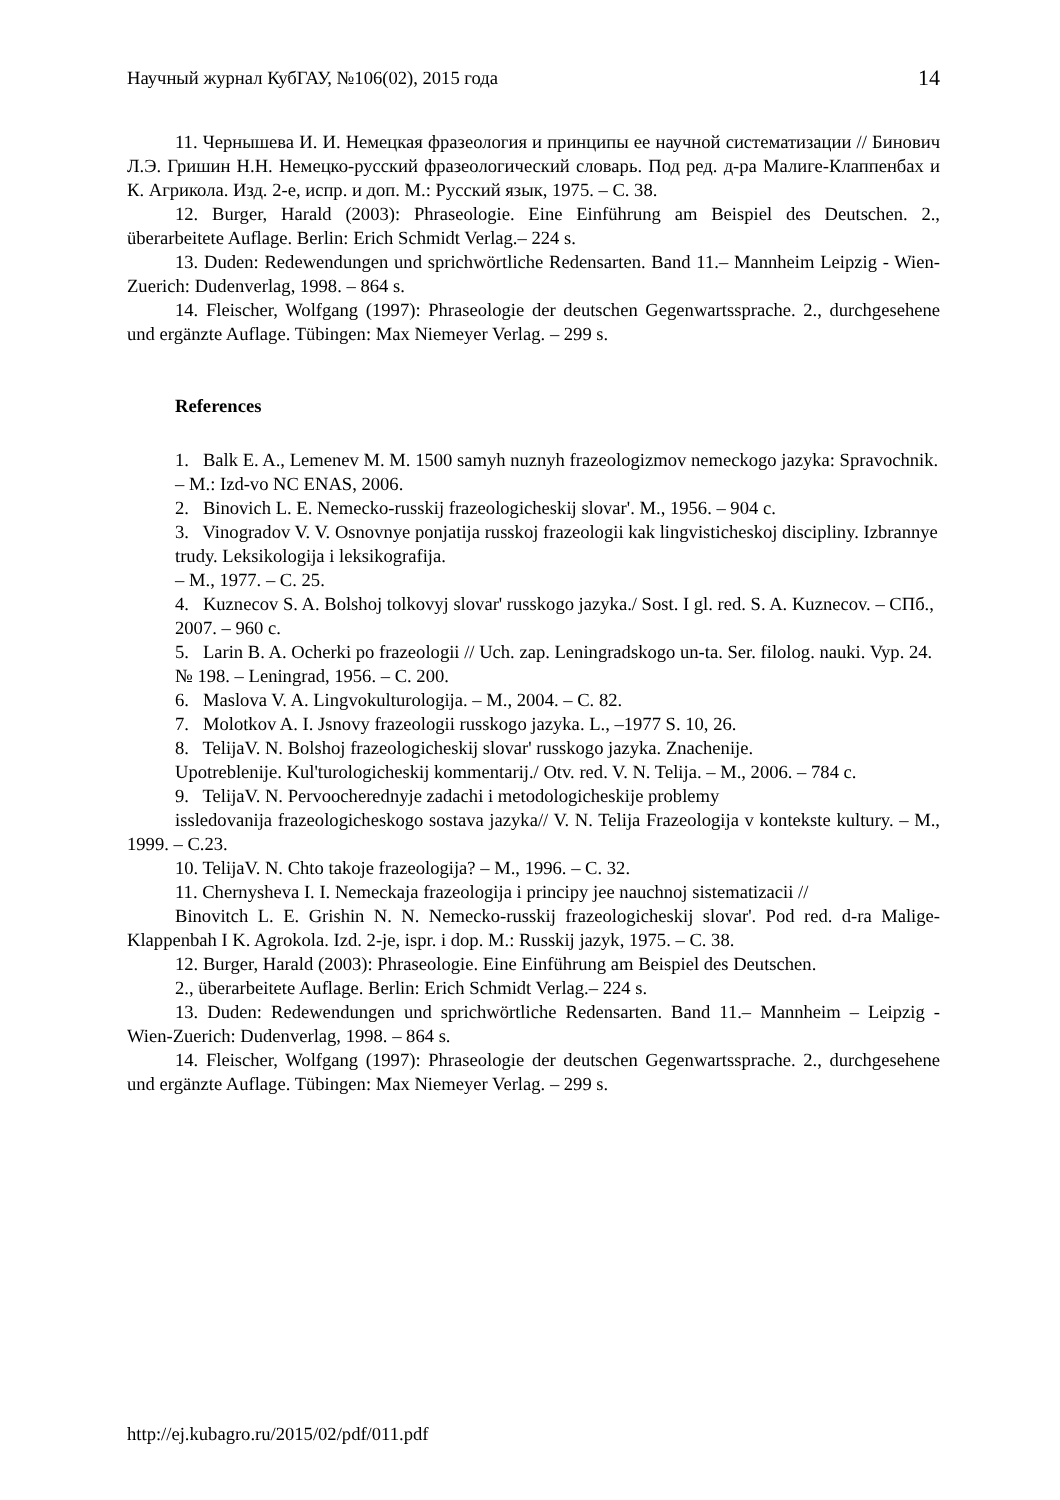Научный журнал КубГАУ, №106(02), 2015 года 14
11. Чернышева И. И. Немецкая фразеология и принципы ее научной систематизации // Бинович Л.Э. Гришин Н.Н. Немецко-русский фразеологический словарь. Под ред. д-ра Малиге-Клаппенбах и К. Агрикола. Изд. 2-е, испр. и доп. М.: Русский язык, 1975. – С. 38.
12. Burger, Harald (2003): Phraseologie. Eine Einführung am Beispiel des Deutschen. 2., überarbeitete Auflage. Berlin: Erich Schmidt Verlag.– 224 s.
13. Duden: Redewendungen und sprichwörtliche Redensarten. Band 11.– Mannheim Leipzig - Wien-Zuerich: Dudenverlag, 1998. – 864 s.
14. Fleischer, Wolfgang (1997): Phraseologie der deutschen Gegenwartssprache. 2., durchgesehene und ergänzte Auflage. Tübingen: Max Niemeyer Verlag. – 299 s.
References
1. Balk E. A., Lemenev M. M. 1500 samyh nuznyh frazeologizmov nemeckogo jazyka: Spravochnik. – M.: Izd-vo NC ENAS, 2006.
2. Binovich L. E. Nemecko-russkij frazeologicheskij slovar'. M., 1956. – 904 c.
3. Vinogradov V. V. Osnovnye ponjatija russkoj frazeologii kak lingvisticheskoj discipliny. Izbrannye trudy. Leksikologija i leksikografija.
– M., 1977. – C. 25.
4. Kuznecov S. A. Bolshoj tolkovyj slovar' russkogo jazyka./ Sost. I gl. red. S. A. Kuznecov. – СПб., 2007. – 960 c.
5. Larin B. A. Ocherki po frazeologii // Uch. zap. Leningradskogo un-ta. Ser. filolog. nauki. Vyp. 24. № 198. – Leningrad, 1956. – C. 200.
6. Maslova V. A. Lingvokulturologija. – M., 2004. – C. 82.
7. Molotkov A. I. Jsnovy frazeologii russkogo jazyka. L., –1977 S. 10, 26.
8. TelijaV. N. Bolshoj frazeologicheskij slovar' russkogo jazyka. Znachenije.
Upotreblenije. Kul'turologicheskij kommentarij./ Otv. red. V. N. Telija. – M., 2006. – 784 c.
9. TelijaV. N. Pervoocherednyje zadachi i metodologicheskije problemy
issledovanija frazeologicheskogo sostava jazyka// V. N. Telija Frazeologija v kontekste kultury. – M., 1999. – C.23.
10. TelijaV. N. Chto takoje frazeologija? – M., 1996. – C. 32.
11. Chernysheva I. I. Nemeckaja frazeologija i principy jee nauchnoj sistematizacii //
Binovitch L. E. Grishin N. N. Nemecko-russkij frazeologicheskij slovar'. Pod red. d-ra Malige-Klappenbah I K. Agrokola. Izd. 2-je, ispr. i dop. M.: Russkij jazyk, 1975. – C. 38.
12. Burger, Harald (2003): Phraseologie. Eine Einführung am Beispiel des Deutschen.
2., überarbeitete Auflage. Berlin: Erich Schmidt Verlag.– 224 s.
13. Duden: Redewendungen und sprichwörtliche Redensarten. Band 11.– Mannheim – Leipzig - Wien-Zuerich: Dudenverlag, 1998. – 864 s.
14. Fleischer, Wolfgang (1997): Phraseologie der deutschen Gegenwartssprache. 2., durchgesehene und ergänzte Auflage. Tübingen: Max Niemeyer Verlag. – 299 s.
http://ej.kubagro.ru/2015/02/pdf/011.pdf